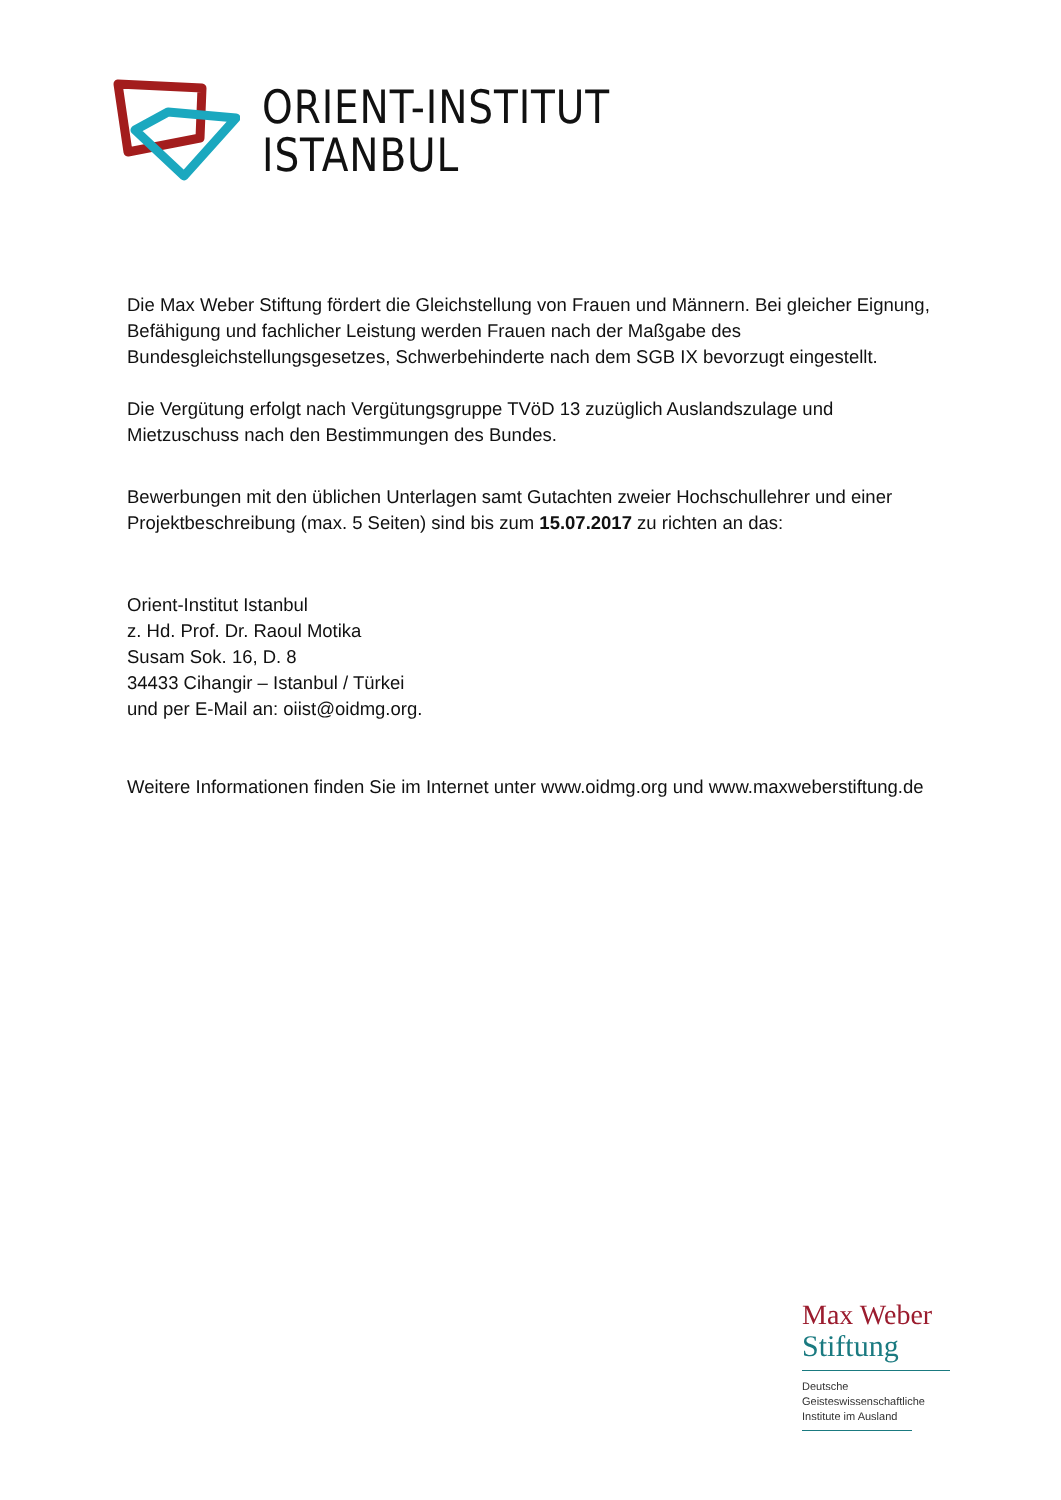ORIENT-INSTITUT
ISTANBUL
Die Max Weber Stiftung fördert die Gleichstellung von Frauen und Männern. Bei gleicher Eignung, Befähigung und fachlicher Leistung werden Frauen nach der Maßgabe des Bundesgleichstellungsgesetzes, Schwerbehinderte nach dem SGB IX bevorzugt eingestellt.
Die Vergütung erfolgt nach Vergütungsgruppe TVöD 13 zuzüglich Auslandszulage und Mietzuschuss nach den Bestimmungen des Bundes.
Bewerbungen mit den üblichen Unterlagen samt Gutachten zweier Hochschullehrer und einer Projektbeschreibung (max. 5 Seiten) sind bis zum 15.07.2017 zu richten an das:
Orient-Institut Istanbul
z. Hd. Prof. Dr. Raoul Motika
Susam Sok. 16, D. 8
34433 Cihangir – Istanbul / Türkei
und per E-Mail an: oiist@oidmg.org.
Weitere Informationen finden Sie im Internet unter www.oidmg.org und www.maxweberstiftung.de
Max Weber
Stiftung
Deutsche Geisteswissenschaftliche Institute im Ausland